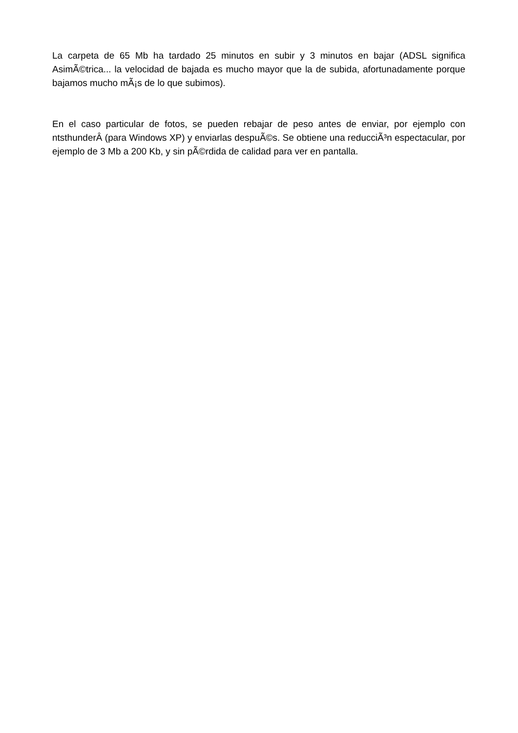La carpeta de 65 Mb ha tardado 25 minutos en subir y 3 minutos en bajar (ADSL significa AsimÃ©trica... la velocidad de bajada es mucho mayor que la de subida, afortunadamente porque bajamos mucho mÃ¡s de lo que subimos).
En el caso particular de fotos, se pueden rebajar de peso antes de enviar, por ejemplo con ntsthunderÂ (para Windows XP) y enviarlas despuÃ©s. Se obtiene una reducciÃ³n espectacular, por ejemplo de 3 Mb a 200 Kb, y sin pÃ©rdida de calidad para ver en pantalla.